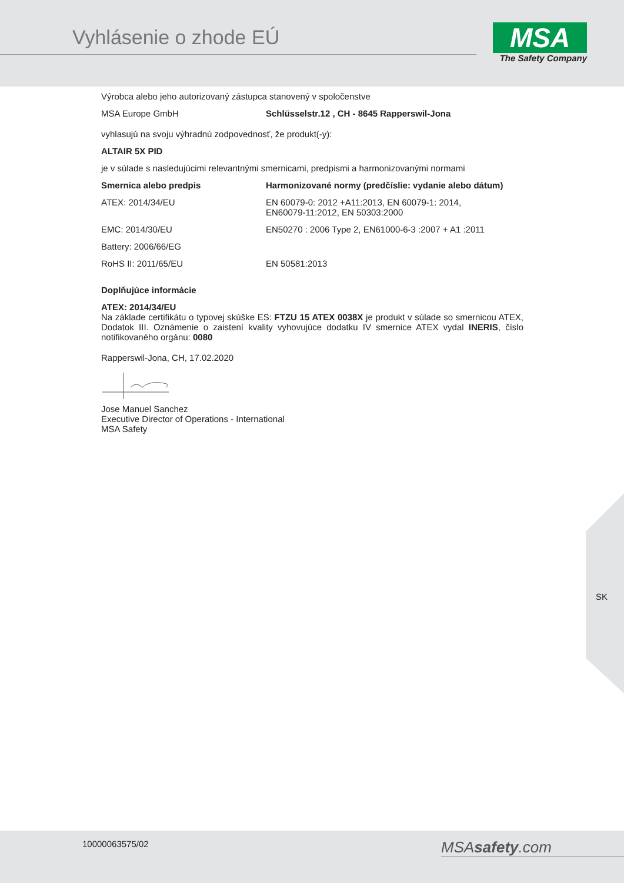Vyhlásenie o zhode EÚ
MSA
The Safety Company
Výrobca alebo jeho autorizovaný zástupca stanovený v spoločenstve
| MSA Europe GmbH | Schlüsselstr.12 , CH - 8645 Rapperswil-Jona |
vyhlasujú na svoju výhradnú zodpovednosť, že produkt(-y):
ALTAIR 5X PID
je v súlade s nasledujúcimi relevantnými smernicami, predpismi a harmonizovanými normami
| Smernica alebo predpis | Harmonizované normy (predčíslie: vydanie alebo dátum) |
| --- | --- |
| ATEX: 2014/34/EU | EN 60079-0: 2012 +A11:2013, EN 60079-1: 2014, EN60079-11:2012, EN 50303:2000 |
| EMC: 2014/30/EU | EN50270 : 2006 Type 2, EN61000-6-3 :2007 + A1 :2011 |
| Battery: 2006/66/EG | |
| RoHS II: 2011/65/EU | EN 50581:2013 |
Doplňujúce informácie
ATEX: 2014/34/EU
Na základe certifikátu o typovej skúške ES: FTZU 15 ATEX 0038X je produkt v súlade so smernicou ATEX, Dodatok III. Oznámenie o zaistení kvality vyhovujúce dodatku IV smernice ATEX vydal INERIS, číslo notifikovaného orgánu: 0080
Rapperswil-Jona, CH, 17.02.2020
Jose Manuel Sanchez
Executive Director of Operations - International
MSA Safety
SK
10000063575/02 MSAsafety.com